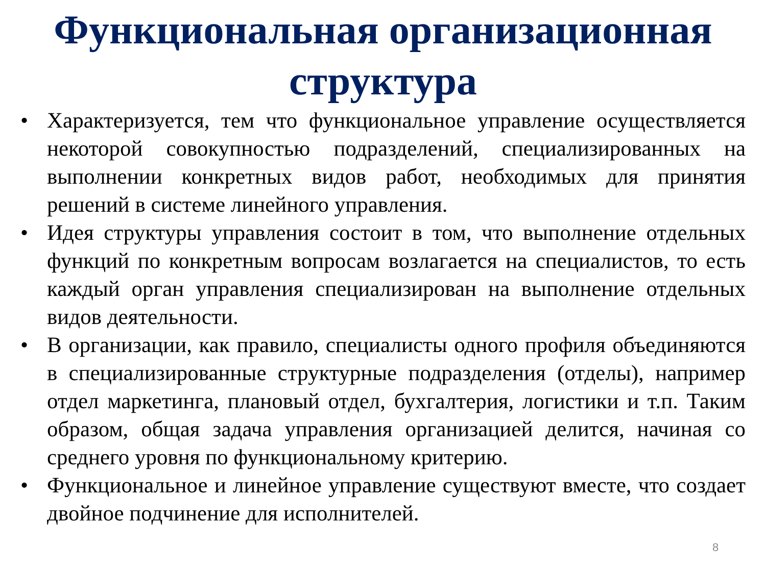Функциональная организационная структура
• Характеризуется, тем что функциональное управление осуществляется некоторой совокупностью подразделений, специализированных на выполнении конкретных видов работ, необходимых для принятия решений в системе линейного управления.
• Идея структуры управления состоит в том, что выполнение отдельных функций по конкретным вопросам возлагается на специалистов, то есть каждый орган управления специализирован на выполнение отдельных видов деятельности.
• В организации, как правило, специалисты одного профиля объединяются в специализированные структурные подразделения (отделы), например отдел маркетинга, плановый отдел, бухгалтерия, логистики и т.п. Таким образом, общая задача управления организацией делится, начиная со среднего уровня по функциональному критерию.
• Функциональное и линейное управление существуют вместе, что создает двойное подчинение для исполнителей.
8